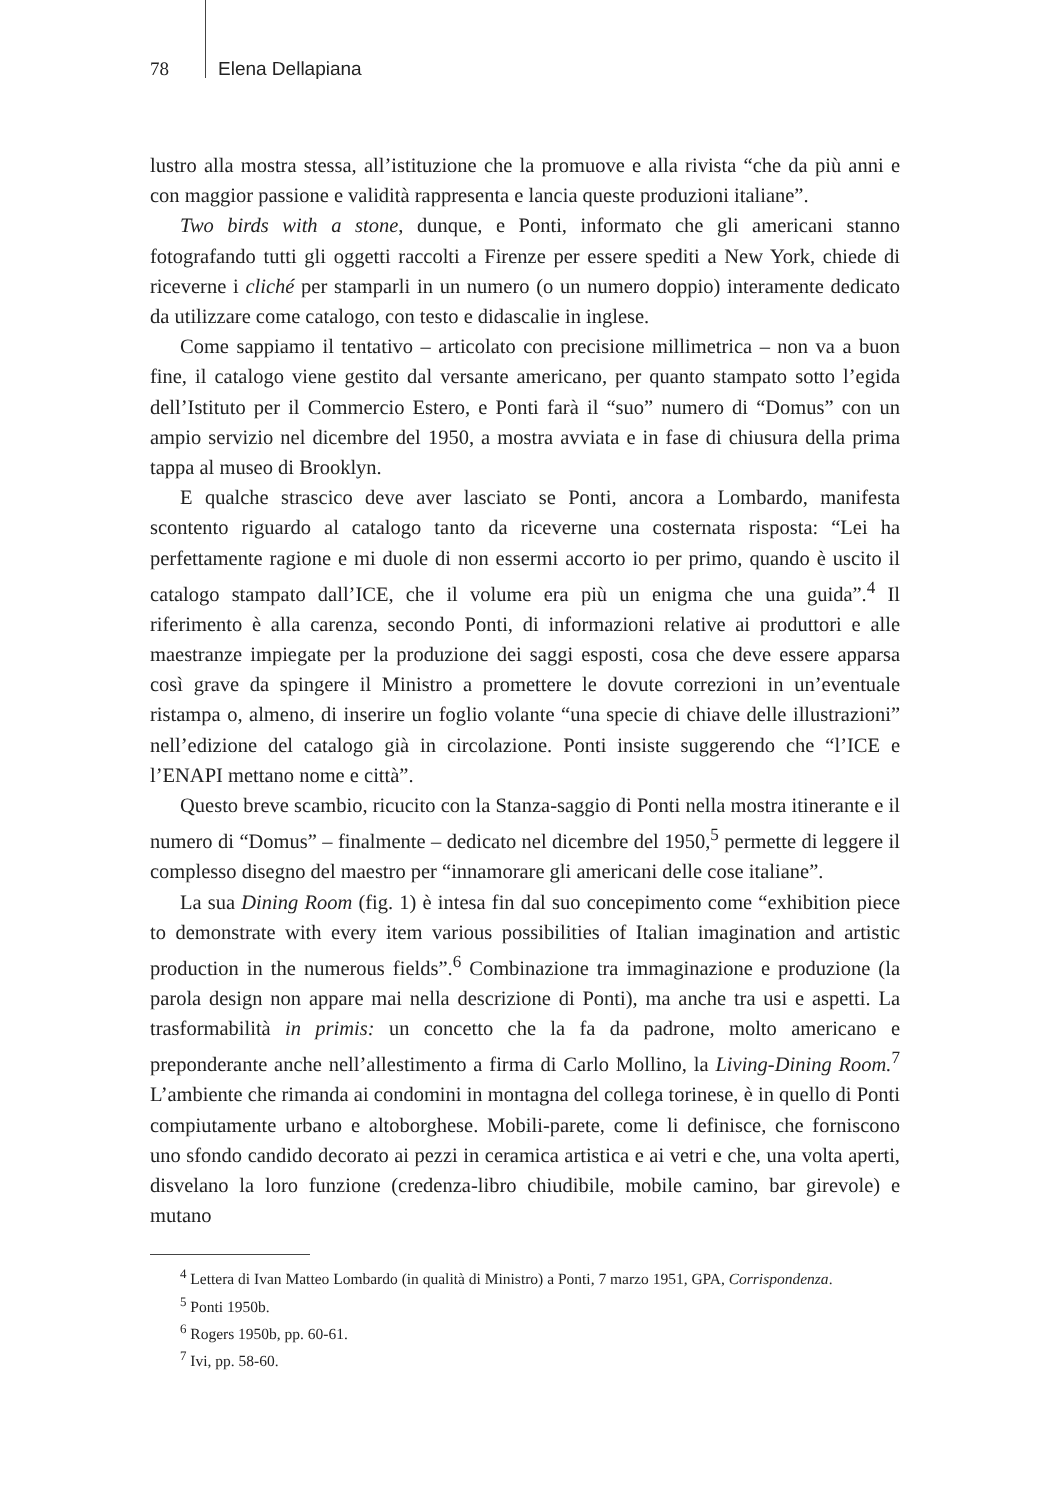78 Elena Dellapiana
lustro alla mostra stessa, all’istituzione che la promuove e alla rivista “che da più anni e con maggior passione e validità rappresenta e lancia queste produzioni italiane”.
Two birds with a stone, dunque, e Ponti, informato che gli americani stanno fotografando tutti gli oggetti raccolti a Firenze per essere spediti a New York, chiede di riceverne i cliché per stamparli in un numero (o un numero doppio) interamente dedicato da utilizzare come catalogo, con testo e didascalie in inglese.
Come sappiamo il tentativo – articolato con precisione millimetrica – non va a buon fine, il catalogo viene gestito dal versante americano, per quanto stampato sotto l’egida dell’Istituto per il Commercio Estero, e Ponti farà il “suo” numero di “Domus” con un ampio servizio nel dicembre del 1950, a mostra avviata e in fase di chiusura della prima tappa al museo di Brooklyn.
E qualche strascico deve aver lasciato se Ponti, ancora a Lombardo, manifesta scontento riguardo al catalogo tanto da riceverne una costernata risposta: “Lei ha perfettamente ragione e mi duole di non essermi accorto io per primo, quando è uscito il catalogo stampato dall’ICE, che il volume era più un enigma che una guida”.<sup>4</sup> Il riferimento è alla carenza, secondo Ponti, di informazioni relative ai produttori e alle maestranze impiegate per la produzione dei saggi esposti, cosa che deve essere apparsa così grave da spingere il Ministro a promettere le dovute correzioni in un’eventuale ristampa o, almeno, di inserire un foglio volante “una specie di chiave delle illustrazioni” nell’edizione del catalogo già in circolazione. Ponti insiste suggerendo che “l’ICE e l’ENAPI mettano nome e città”.
Questo breve scambio, ricucito con la Stanza-saggio di Ponti nella mostra itinerante e il numero di “Domus” – finalmente – dedicato nel dicembre del 1950,<sup>5</sup> permette di leggere il complesso disegno del maestro per “innamorare gli americani delle cose italiane”.
La sua Dining Room (fig. 1) è intesa fin dal suo concepimento come “exhibition piece to demonstrate with every item various possibilities of Italian imagination and artistic production in the numerous fields”.<sup>6</sup> Combinazione tra immaginazione e produzione (la parola design non appare mai nella descrizione di Ponti), ma anche tra usi e aspetti. La trasformabilità in primis: un concetto che la fa da padrone, molto americano e preponderante anche nell’allestimento a firma di Carlo Mollino, la Living-Dining Room.<sup>7</sup> L’ambiente che rimanda ai condomini in montagna del collega torinese, è in quello di Ponti compiutamente urbano e altoborghese. Mobili-parete, come li definisce, che forniscono uno sfondo candido decorato ai pezzi in ceramica artistica e ai vetri e che, una volta aperti, disvelano la loro funzione (credenza-libro chiudibile, mobile camino, bar girevole) e mutano
<sup>4</sup> Lettera di Ivan Matteo Lombardo (in qualità di Ministro) a Ponti, 7 marzo 1951, GPA, Corrispondenza.
<sup>5</sup> Ponti 1950b.
<sup>6</sup> Rogers 1950b, pp. 60-61.
<sup>7</sup> Ivi, pp. 58-60.